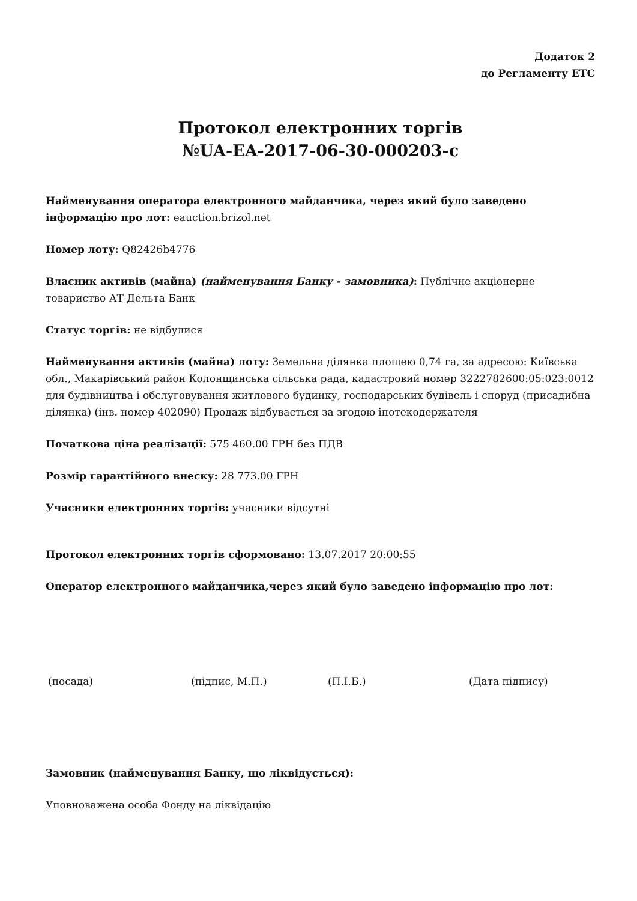Додаток 2
до Регламенту ЕТС
Протокол електронних торгів
№UA-EA-2017-06-30-000203-c
Найменування оператора електронного майданчика, через який було заведено інформацію про лот: eauction.brizol.net
Номер лоту: Q82426b4776
Власник активів (майна) (найменування Банку - замовника): Публічне акціонерне товариство АТ Дельта Банк
Статус торгів: не відбулися
Найменування активів (майна) лоту: Земельна ділянка площею 0,74 га, за адресою: Київська обл., Макарівський район Колонщинська сільська рада, кадастровий номер 3222782600:05:023:0012 для будівництва і обслуговування житлового будинку, господарських будівель і споруд (присадибна ділянка) (інв. номер 402090) Продаж відбувається за згодою іпотекодержателя
Початкова ціна реалізації: 575 460.00 ГРН без ПДВ
Розмір гарантійного внеску: 28 773.00 ГРН
Учасники електронних торгів: учасники відсутні
Протокол електронних торгів сформовано: 13.07.2017 20:00:55
Оператор електронного майданчика,через який було заведено інформацію про лот:
(посада) (підпис, М.П.) (П.І.Б.) (Дата підпису)
Замовник (найменування Банку, що ліквідується):
Уповноважена особа Фонду на ліквідацію